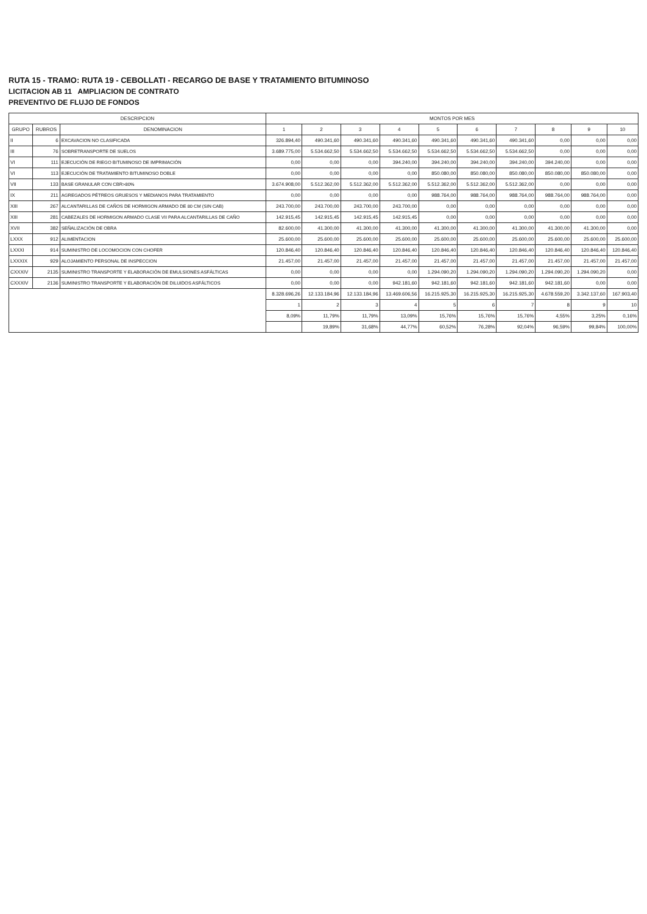RUTA 15 - TRAMO: RUTA 19 - CEBOLLATI - RECARGO DE BASE Y TRATAMIENTO BITUMINOSO
LICITACION AB 11 AMPLIACION DE CONTRATO
PREVENTIVO DE FLUJO DE FONDOS
| DESCRIPCION | | | MONTOS POR MES | | | | | | | | | |
| --- | --- | --- | --- | --- | --- | --- | --- | --- | --- | --- | --- | --- |
| GRUPO | RUBROS | DENOMINACION | 1 | 2 | 3 | 4 | 5 | 6 | 7 | 8 | 9 | 10 |
| II | 6 | EXCAVACION NO CLASIFICADA | 326.894,40 | 490.341,60 | 490.341,60 | 490.341,60 | 490.341,60 | 490.341,60 | 490.341,60 | 0,00 | 0,00 | 0,00 |
| III | 76 | SOBRETRANSPORTE DE SUELOS | 3.689.775,00 | 5.534.662,50 | 5.534.662,50 | 5.534.662,50 | 5.534.662,50 | 5.534.662,50 | 5.534.662,50 | 0,00 | 0,00 | 0,00 |
| VI | 111 | EJECUCIÓN DE RIEGO BITUMINOSO DE IMPRIMACIÓN | 0,00 | 0,00 | 0,00 | 394.240,00 | 394.240,00 | 394.240,00 | 394.240,00 | 394.240,00 | 0,00 | 0,00 |
| VI | 113 | EJECUCIÓN DE TRATAMIENTO BITUMINOSO DOBLE | 0,00 | 0,00 | 0,00 | 0,00 | 850.080,00 | 850.080,00 | 850.080,00 | 850.080,00 | 850.080,00 | 0,00 |
| VII | 133 | BASE GRANULAR CON CBR>80% | 3.674.908,00 | 5.512.362,00 | 5.512.362,00 | 5.512.362,00 | 5.512.362,00 | 5.512.362,00 | 5.512.362,00 | 0,00 | 0,00 | 0,00 |
| IX | 211 | AGREGADOS PÉTREOS GRUESOS Y MEDIANOS PARA TRATAMIENTO | 0,00 | 0,00 | 0,00 | 0,00 | 988.764,00 | 988.764,00 | 988.764,00 | 988.764,00 | 988.764,00 | 0,00 |
| XIII | 267 | ALCANTARILLAS DE CAÑOS DE HORMIGON ARMADO DE 80 CM (SIN CAB) | 243.700,00 | 243.700,00 | 243.700,00 | 243.700,00 | 0,00 | 0,00 | 0,00 | 0,00 | 0,00 | 0,00 |
| XIII | 281 | CABEZALES DE HORMIGON ARMADO CLASE VII PARA ALCANTARILLAS DE CAÑO | 142.915,45 | 142.915,45 | 142.915,45 | 142.915,45 | 0,00 | 0,00 | 0,00 | 0,00 | 0,00 | 0,00 |
| XVII | 382 | SEÑALIZACIÓN DE OBRA | 82.600,00 | 41.300,00 | 41.300,00 | 41.300,00 | 41.300,00 | 41.300,00 | 41.300,00 | 41.300,00 | 41.300,00 | 0,00 |
| LXXX | 912 | ALIMENTACION | 25.600,00 | 25.600,00 | 25.600,00 | 25.600,00 | 25.600,00 | 25.600,00 | 25.600,00 | 25.600,00 | 25.600,00 | 25.600,00 |
| LXXXI | 914 | SUMINISTRO DE LOCOMOCION CON CHOFER | 120.846,40 | 120.846,40 | 120.846,40 | 120.846,40 | 120.846,40 | 120.846,40 | 120.846,40 | 120.846,40 | 120.846,40 | 120.846,40 |
| LXXXIX | 929 | ALOJAMIENTO PERSONAL DE INSPECCION | 21.457,00 | 21.457,00 | 21.457,00 | 21.457,00 | 21.457,00 | 21.457,00 | 21.457,00 | 21.457,00 | 21.457,00 | 21.457,00 |
| CXXXIV | 2135 | SUMINISTRO TRANSPORTE Y ELABORACIÓN DE EMULSIONES ASFÁLTICAS | 0,00 | 0,00 | 0,00 | 0,00 | 1.294.090,20 | 1.294.090,20 | 1.294.090,20 | 1.294.090,20 | 1.294.090,20 | 0,00 |
| CXXXIV | 2136 | SUMINISTRO TRANSPORTE Y ELABORACIÓN DE DILUIDOS ASFÁLTICOS | 0,00 | 0,00 | 0,00 | 942.181,60 | 942.181,60 | 942.181,60 | 942.181,60 | 942.181,60 | 0,00 | 0,00 |
| | | | 8.328.696,26 | 12.133.184,96 | 12.133.184,96 | 13.469.606,56 | 16.215.925,30 | 16.215.925,30 | 16.215.925,30 | 4.678.559,20 | 3.342.137,60 | 167.903,40 |
| | | | 1 | 2 | 3 | 4 | 5 | 6 | 7 | 8 | 9 | 10 |
| | | | 8,09% | 11,79% | 11,79% | 13,09% | 15,76% | 15,76% | 15,76% | 4,55% | 3,25% | 0,16% |
| | | | | 19,89% | 31,68% | 44,77% | 60,52% | 76,28% | 92,04% | 96,59% | 99,84% | 100,00% |
​